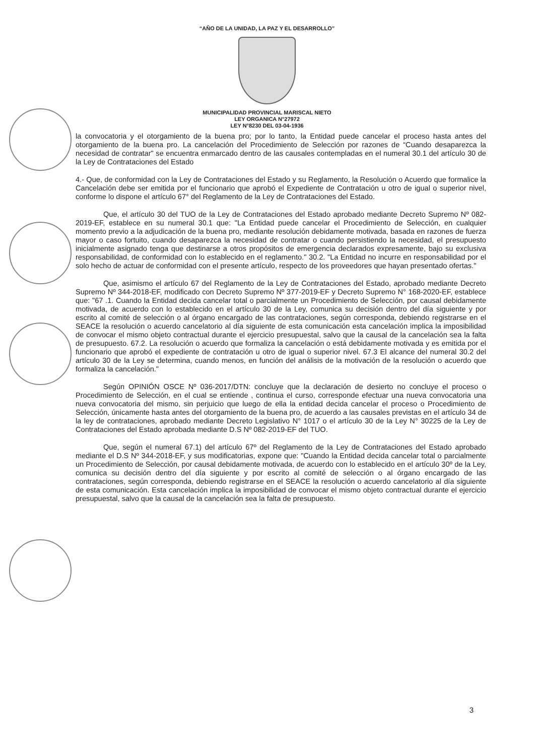“AÑO DE LA UNIDAD, LA PAZ Y EL DESARROLLO”
MUNICIPALIDAD PROVINCIAL MARISCAL NIETO
LEY ORGANICA N°27972
LEY N°8230 DEL 03-04-1936
la convocatoria y el otorgamiento de la buena pro; por lo tanto, la Entidad puede cancelar el proceso hasta antes del otorgamiento de la buena pro. La cancelación del Procedimiento de Selección por razones de “Cuando desaparezca la necesidad de contratar" se encuentra enmarcado dentro de las causales contempladas en el numeral 30.1 del artículo 30 de la Ley de Contrataciones del Estado
4.- Que, de conformidad con la Ley de Contrataciones del Estado y su Reglamento, la Resolución o Acuerdo que formalice la Cancelación debe ser emitida por el funcionario que aprobó el Expediente de Contratación u otro de igual o superior nivel, conforme lo dispone el artículo 67° del Reglamento de la Ley de Contrataciones del Estado.
Que, el artículo 30 del TUO de la Ley de Contrataciones del Estado aprobado mediante Decreto Supremo Nº 082-2019-EF, establece en su numeral 30.1 que: "La Entidad puede cancelar el Procedimiento de Selección, en cualquier momento previo a la adjudicación de la buena pro, mediante resolución debidamente motivada, basada en razones de fuerza mayor o caso fortuito, cuando desaparezca la necesidad de contratar o cuando persistiendo la necesidad, el presupuesto inicialmente asignado tenga que destinarse a otros propósitos de emergencia declarados expresamente, bajo su exclusiva responsabilidad, de conformidad con lo establecido en el reglamento." 30.2. "La Entidad no incurre en responsabilidad por el solo hecho de actuar de conformidad con el presente artículo, respecto de los proveedores que hayan presentado ofertas."
Que, asimismo el artículo 67 del Reglamento de la Ley de Contrataciones del Estado, aprobado mediante Decreto Supremo Nº 344-2018-EF, modificado con Decreto Supremo Nº 377-2019-EF y Decreto Supremo N° 168-2020-EF, establece que: "67 .1. Cuando la Entidad decida cancelar total o parcialmente un Procedimiento de Selección, por causal debidamente motivada, de acuerdo con lo establecido en el artículo 30 de la Ley, comunica su decisión dentro del día siguiente y por escrito al comité de selección o al órgano encargado de las contrataciones, según corresponda, debiendo registrarse en el SEACE la resolución o acuerdo cancelatorio al día siguiente de esta comunicación esta cancelación implica la imposibilidad de convocar el mismo objeto contractual durante el ejercicio presupuestal, salvo que la causal de la cancelación sea la falta de presupuesto. 67.2. La resolución o acuerdo que formaliza la cancelación o está debidamente motivada y es emitida por el funcionario que aprobó el expediente de contratación u otro de igual o superior nivel. 67.3 El alcance del numeral 30.2 del artículo 30 de la Ley se determina, cuando menos, en función del análisis de la motivación de la resolución o acuerdo que formaliza la cancelación."
Según OPINIÓN OSCE Nº 036-2017/DTN: concluye que la declaración de desierto no concluye el proceso o Procedimiento de Selección, en el cual se entiende , continua el curso, corresponde efectuar una nueva convocatoria una nueva convocatoria del mismo, sin perjuicio que luego de ella la entidad decida cancelar el proceso o Procedimiento de Selección, únicamente hasta antes del otorgamiento de la buena pro, de acuerdo a las causales previstas en el artículo 34 de la ley de contrataciones, aprobado mediante Decreto Legislativo N° 1017 o el artículo 30 de la Ley N° 30225 de la Ley de Contrataciones del Estado aprobada mediante D.S Nº 082-2019-EF del TUO.
Que, según el numeral 67.1) del artículo 67º del Reglamento de la Ley de Contrataciones del Estado aprobado mediante el D.S Nº 344-2018-EF, y sus modificatorias, expone que: "Cuando la Entidad decida cancelar total o parcialmente un Procedimiento de Selección, por causal debidamente motivada, de acuerdo con lo establecido en el artículo 30º de la Ley, comunica su decisión dentro del día siguiente y por escrito al comité de selección o al órgano encargado de las contrataciones, según corresponda, debiendo registrarse en el SEACE la resolución o acuerdo cancelatorio al día siguiente de esta comunicación. Esta cancelación implica la imposibilidad de convocar el mismo objeto contractual durante el ejercicio presupuestal, salvo que la causal de la cancelación sea la falta de presupuesto.
3